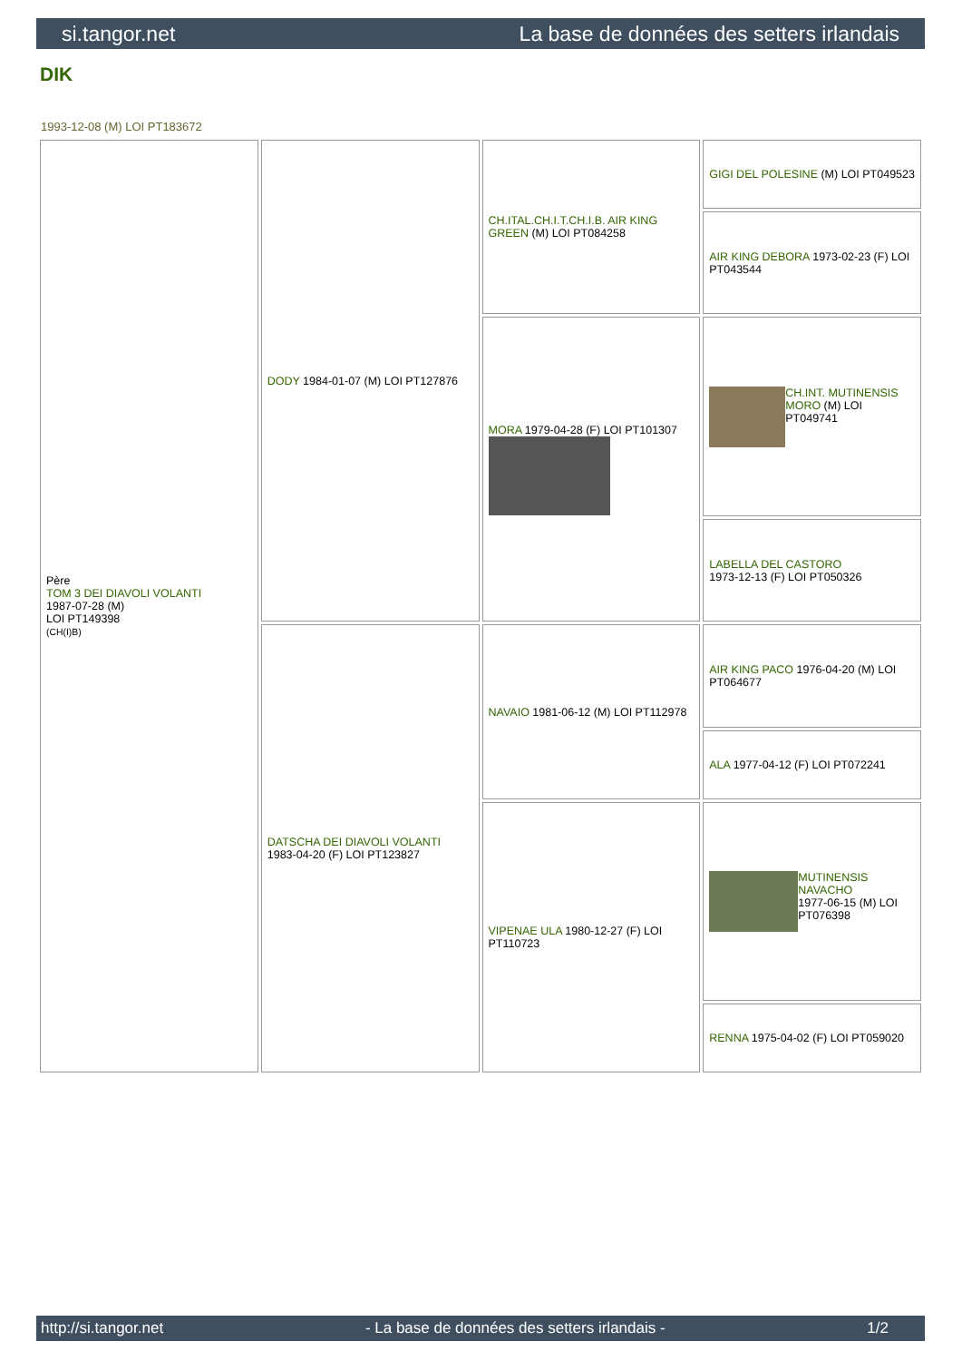si.tangor.net La base de données des setters irlandais
DIK
1993-12-08 (M) LOI PT183672
| Père TOM 3 DEI DIAVOLI VOLANTI 1987-07-28 (M) LOI PT149398 (CH(I)B) | DODY 1984-01-07 (M) LOI PT127876 | CH.ITAL.CH.I.T.CH.I.B. AIR KING GREEN (M) LOI PT084258 | GIGI DEL POLESINE (M) LOI PT049523 |
| | | | AIR KING DEBORA 1973-02-23 (F) LOI PT043544 |
| | | MORA 1979-04-28 (F) LOI PT101307 | CH.INT. MUTINENSIS MORO (M) LOI PT049741 |
| | | | LABELLA DEL CASTORO 1973-12-13 (F) LOI PT050326 |
| | DATSCHA DEI DIAVOLI VOLANTI 1983-04-20 (F) LOI PT123827 | NAVAIO 1981-06-12 (M) LOI PT112978 | AIR KING PACO 1976-04-20 (M) LOI PT064677 |
| | | | ALA 1977-04-12 (F) LOI PT072241 |
| | | VIPENAE ULA 1980-12-27 (F) LOI PT110723 | MUTINENSIS NAVACHO 1977-06-15 (M) LOI PT076398 |
| | | | RENNA 1975-04-02 (F) LOI PT059020 |
http://si.tangor.net - La base de données des setters irlandais - 1/2